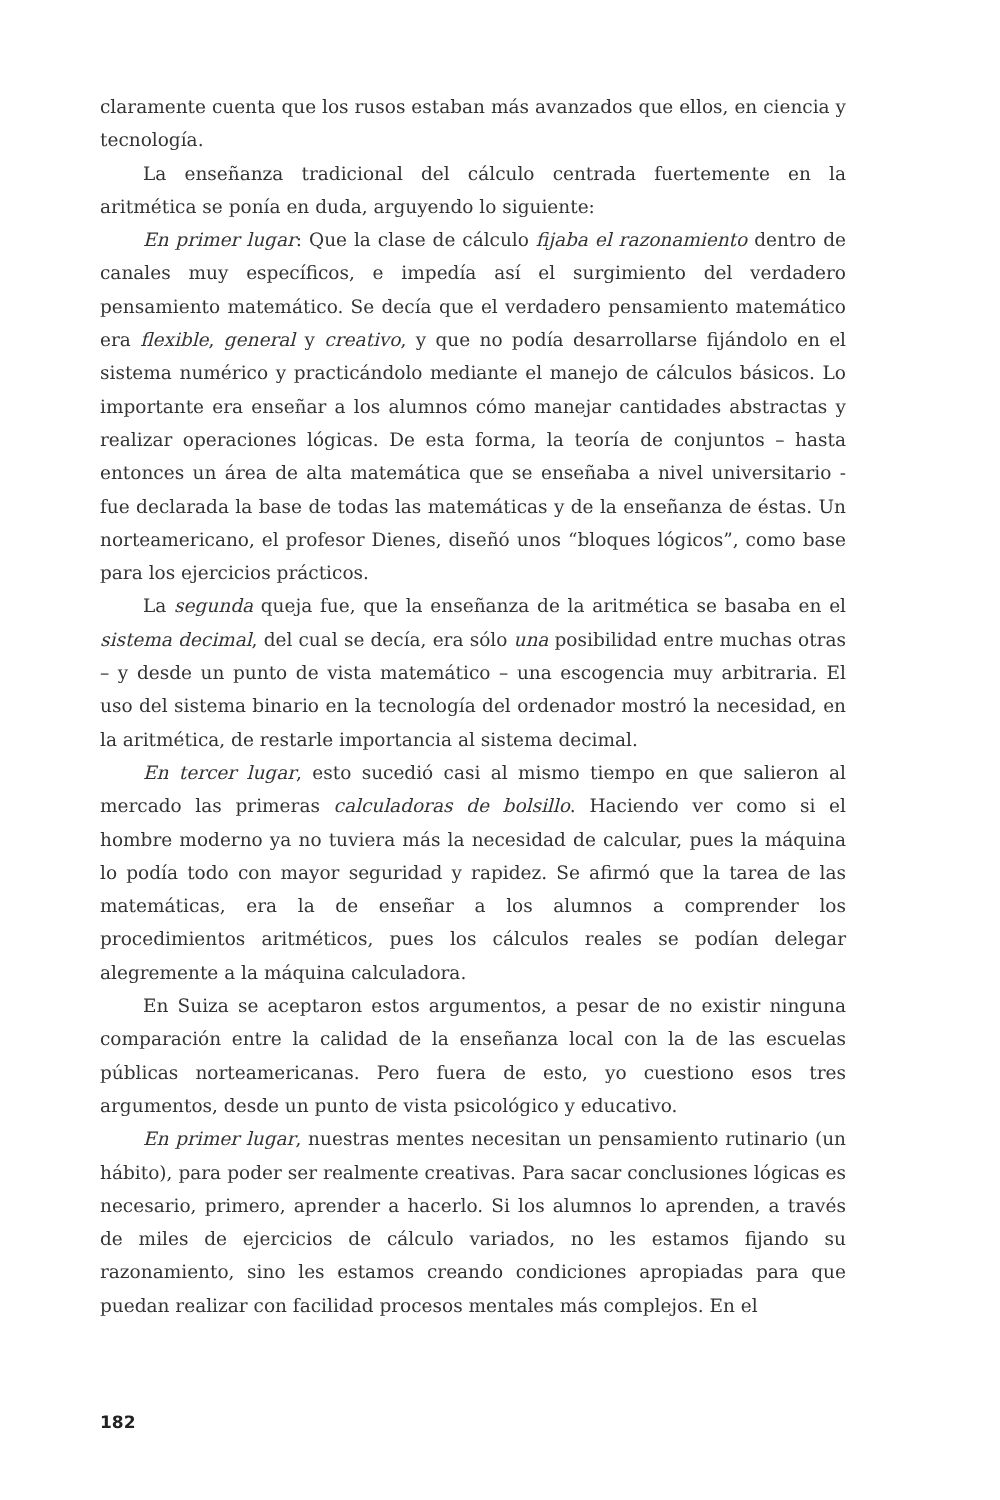claramente cuenta que los rusos estaban más avanzados que ellos, en ciencia y tecnología.
La enseñanza tradicional del cálculo centrada fuertemente en la aritmética se ponía en duda, arguyendo lo siguiente:
En primer lugar: Que la clase de cálculo fijaba el razonamiento dentro de canales muy específicos, e impedía así el surgimiento del verdadero pensamiento matemático. Se decía que el verdadero pensamiento matemático era flexible, general y creativo, y que no podía desarrollarse fijándolo en el sistema numérico y practicándolo mediante el manejo de cálculos básicos. Lo importante era enseñar a los alumnos cómo manejar cantidades abstractas y realizar operaciones lógicas. De esta forma, la teoría de conjuntos – hasta entonces un área de alta matemática que se enseñaba a nivel universitario - fue declarada la base de todas las matemáticas y de la enseñanza de éstas. Un norteamericano, el profesor Dienes, diseñó unos “bloques lógicos”, como base para los ejercicios prácticos.
La segunda queja fue, que la enseñanza de la aritmética se basaba en el sistema decimal, del cual se decía, era sólo una posibilidad entre muchas otras – y desde un punto de vista matemático – una escogencia muy arbitraria. El uso del sistema binario en la tecnología del ordenador mostró la necesidad, en la aritmética, de restarle importancia al sistema decimal.
En tercer lugar, esto sucedió casi al mismo tiempo en que salieron al mercado las primeras calculadoras de bolsillo. Haciendo ver como si el hombre moderno ya no tuviera más la necesidad de calcular, pues la máquina lo podía todo con mayor seguridad y rapidez. Se afirmó que la tarea de las matemáticas, era la de enseñar a los alumnos a comprender los procedimientos aritméticos, pues los cálculos reales se podían delegar alegremente a la máquina calculadora.
En Suiza se aceptaron estos argumentos, a pesar de no existir ninguna comparación entre la calidad de la enseñanza local con la de las escuelas públicas norteamericanas. Pero fuera de esto, yo cuestiono esos tres argumentos, desde un punto de vista psicológico y educativo.
En primer lugar, nuestras mentes necesitan un pensamiento rutinario (un hábito), para poder ser realmente creativas. Para sacar conclusiones lógicas es necesario, primero, aprender a hacerlo. Si los alumnos lo aprenden, a través de miles de ejercicios de cálculo variados, no les estamos fijando su razonamiento, sino les estamos creando condiciones apropiadas para que puedan realizar con facilidad procesos mentales más complejos. En el
182